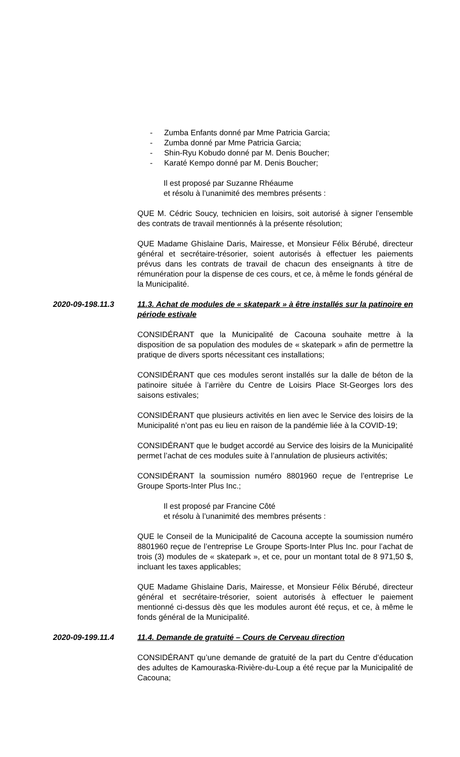- Zumba Enfants donné par Mme Patricia Garcia;
- Zumba donné par Mme Patricia Garcia;
- Shin-Ryu Kobudo donné par M. Denis Boucher;
- Karaté Kempo donné par M. Denis Boucher;
Il est proposé par Suzanne Rhéaume
et résolu à l’unanimité des membres présents :
QUE M. Cédric Soucy, technicien en loisirs, soit autorisé à signer l’ensemble des contrats de travail mentionnés à la présente résolution;
QUE Madame Ghislaine Daris, Mairesse, et Monsieur Félix Bérubé, directeur général et secrétaire-trésorier, soient autorisés à effectuer les paiements prévus dans les contrats de travail de chacun des enseignants à titre de rémunération pour la dispense de ces cours, et ce, à même le fonds général de la Municipalité.
2020-09-198.11.3 11.3. Achat de modules de « skatepark » à être installés sur la patinoire en période estivale
CONSIDÉRANT que la Municipalité de Cacouna souhaite mettre à la disposition de sa population des modules de « skatepark » afin de permettre la pratique de divers sports nécessitant ces installations;
CONSIDÉRANT que ces modules seront installés sur la dalle de béton de la patinoire située à l’arrière du Centre de Loisirs Place St-Georges lors des saisons estivales;
CONSIDÉRANT que plusieurs activités en lien avec le Service des loisirs de la Municipalité n’ont pas eu lieu en raison de la pandémie liée à la COVID-19;
CONSIDÉRANT que le budget accordé au Service des loisirs de la Municipalité permet l’achat de ces modules suite à l’annulation de plusieurs activités;
CONSIDÉRANT la soumission numéro 8801960 reçue de l’entreprise Le Groupe Sports-Inter Plus Inc.;
Il est proposé par Francine Côté
et résolu à l’unanimité des membres présents :
QUE le Conseil de la Municipalité de Cacouna accepte la soumission numéro 8801960 reçue de l’entreprise Le Groupe Sports-Inter Plus Inc. pour l’achat de trois (3) modules de « skatepark », et ce, pour un montant total de 8 971,50 $, incluant les taxes applicables;
QUE Madame Ghislaine Daris, Mairesse, et Monsieur Félix Bérubé, directeur général et secrétaire-trésorier, soient autorisés à effectuer le paiement mentionné ci-dessus dès que les modules auront été reçus, et ce, à même le fonds général de la Municipalité.
2020-09-199.11.4 11.4. Demande de gratuité – Cours de Cerveau direction
CONSIDÉRANT qu’une demande de gratuité de la part du Centre d’éducation des adultes de Kamouraska-Rivière-du-Loup a été reçue par la Municipalité de Cacouna;